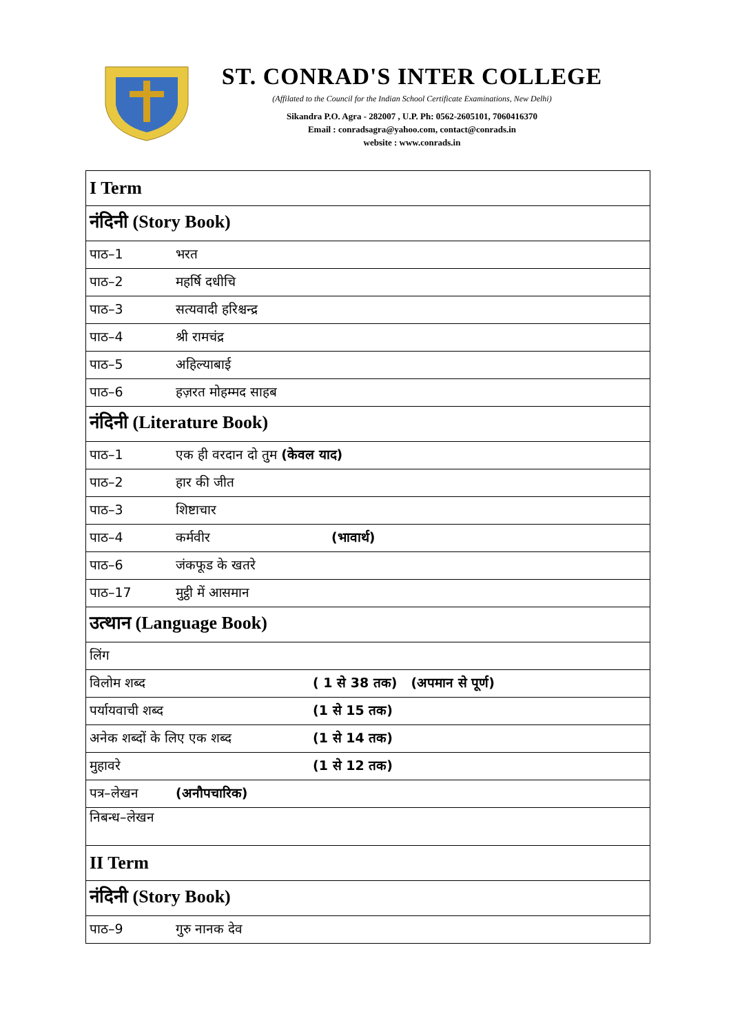ST. CONRAD'S INTER COLLEGE
(Affilated to the Council for the Indian School Certificate Examinations, New Delhi)
Sikandra P.O. Agra - 282007 , U.P. Ph: 0562-2605101, 7060416370
Email : conradsagra@yahoo.com, contact@conrads.in
website : www.conrads.in
| I Term |
| नंदिनी (Story Book) |
| पाठ–1 भरत |
| पाठ–2 महर्षि दधीचि |
| पाठ–3 सत्यवादी हरिश्चन्द्र |
| पाठ–4 श्री रामचंद्र |
| पाठ–5 अहिल्याबाई |
| पाठ–6 हज़रत मोहम्मद साहब |
| नंदिनी (Literature Book) |
| पाठ–1 एक ही वरदान दो तुम (केवल याद) |
| पाठ–2 हार की जीत |
| पाठ–3 शिष्टाचार |
| पाठ–4 कर्मवीर (भावार्थ) |
| पाठ–6 जंकफूड के खतरे |
| पाठ–17 मुट्ठी में आसमान |
| उत्थान (Language Book) |
| लिंग |
| विलोम शब्द ( 1 से 38 तक) (अपमान से पूर्ण) |
| पर्यायवाची शब्द (1 से 15 तक) |
| अनेक शब्दों के लिए एक शब्द (1 से 14 तक) |
| मुहावरे (1 से 12 तक) |
| पत्र–लेखन (अनौपचारिक) |
| निबन्ध–लेखन |
| II Term |
| नंदिनी (Story Book) |
| पाठ–9 गुरु नानक देव |